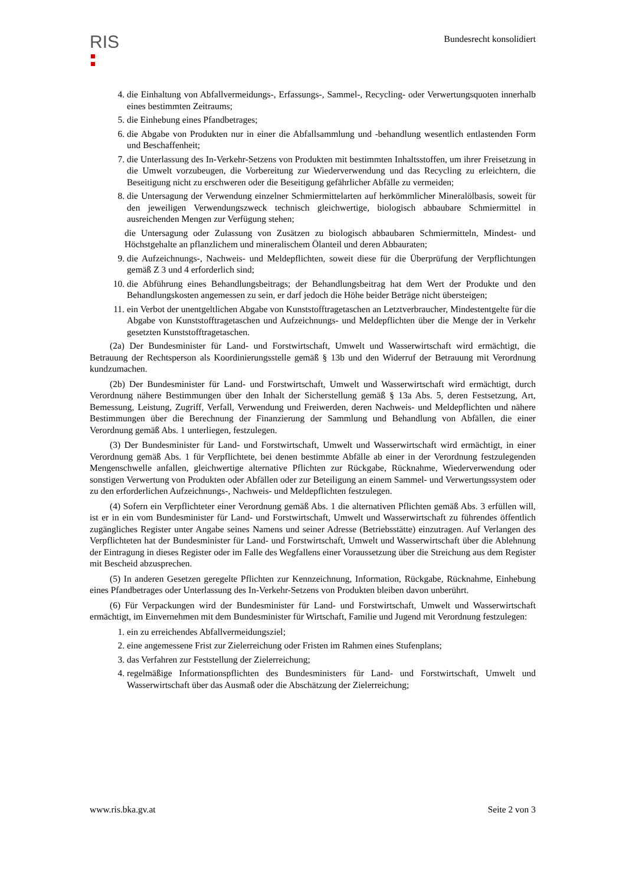RIS
Bundesrecht konsolidiert
4. die Einhaltung von Abfallvermeidungs-, Erfassungs-, Sammel-, Recycling- oder Verwertungsquoten innerhalb eines bestimmten Zeitraums;
5. die Einhebung eines Pfandbetrages;
6. die Abgabe von Produkten nur in einer die Abfallsammlung und -behandlung wesentlich entlastenden Form und Beschaffenheit;
7. die Unterlassung des In-Verkehr-Setzens von Produkten mit bestimmten Inhaltsstoffen, um ihrer Freisetzung in die Umwelt vorzubeugen, die Vorbereitung zur Wiederverwendung und das Recycling zu erleichtern, die Beseitigung nicht zu erschweren oder die Beseitigung gefährlicher Abfälle zu vermeiden;
8. die Untersagung der Verwendung einzelner Schmiermittelarten auf herkömmlicher Mineralölbasis, soweit für den jeweiligen Verwendungszweck technisch gleichwertige, biologisch abbaubare Schmiermittel in ausreichenden Mengen zur Verfügung stehen;
die Untersagung oder Zulassung von Zusätzen zu biologisch abbaubaren Schmiermitteln, Mindest- und Höchstgehalte an pflanzlichem und mineralischem Ölanteil und deren Abbauraten;
9. die Aufzeichnungs-, Nachweis- und Meldepflichten, soweit diese für die Überprüfung der Verpflichtungen gemäß Z 3 und 4 erforderlich sind;
10. die Abführung eines Behandlungsbeitrags; der Behandlungsbeitrag hat dem Wert der Produkte und den Behandlungskosten angemessen zu sein, er darf jedoch die Höhe beider Beträge nicht übersteigen;
11. ein Verbot der unentgeltlichen Abgabe von Kunststofftragetaschen an Letztverbraucher, Mindestentgelte für die Abgabe von Kunststofftragetaschen und Aufzeichnungs- und Meldepflichten über die Menge der in Verkehr gesetzten Kunststofftragetaschen.
(2a) Der Bundesminister für Land- und Forstwirtschaft, Umwelt und Wasserwirtschaft wird ermächtigt, die Betrauung der Rechtsperson als Koordinierungsstelle gemäß § 13b und den Widerruf der Betrauung mit Verordnung kundzumachen.
(2b) Der Bundesminister für Land- und Forstwirtschaft, Umwelt und Wasserwirtschaft wird ermächtigt, durch Verordnung nähere Bestimmungen über den Inhalt der Sicherstellung gemäß § 13a Abs. 5, deren Festsetzung, Art, Bemessung, Leistung, Zugriff, Verfall, Verwendung und Freiwerden, deren Nachweis- und Meldepflichten und nähere Bestimmungen über die Berechnung der Finanzierung der Sammlung und Behandlung von Abfällen, die einer Verordnung gemäß Abs. 1 unterliegen, festzulegen.
(3) Der Bundesminister für Land- und Forstwirtschaft, Umwelt und Wasserwirtschaft wird ermächtigt, in einer Verordnung gemäß Abs. 1 für Verpflichtete, bei denen bestimmte Abfälle ab einer in der Verordnung festzulegenden Mengenschwelle anfallen, gleichwertige alternative Pflichten zur Rückgabe, Rücknahme, Wiederverwendung oder sonstigen Verwertung von Produkten oder Abfällen oder zur Beteiligung an einem Sammel- und Verwertungssystem oder zu den erforderlichen Aufzeichnungs-, Nachweis- und Meldepflichten festzulegen.
(4) Sofern ein Verpflichteter einer Verordnung gemäß Abs. 1 die alternativen Pflichten gemäß Abs. 3 erfüllen will, ist er in ein vom Bundesminister für Land- und Forstwirtschaft, Umwelt und Wasserwirtschaft zu führendes öffentlich zugängliches Register unter Angabe seines Namens und seiner Adresse (Betriebsstätte) einzutragen. Auf Verlangen des Verpflichteten hat der Bundesminister für Land- und Forstwirtschaft, Umwelt und Wasserwirtschaft über die Ablehnung der Eintragung in dieses Register oder im Falle des Wegfallens einer Voraussetzung über die Streichung aus dem Register mit Bescheid abzusprechen.
(5) In anderen Gesetzen geregelte Pflichten zur Kennzeichnung, Information, Rückgabe, Rücknahme, Einhebung eines Pfandbetrages oder Unterlassung des In-Verkehr-Setzens von Produkten bleiben davon unberührt.
(6) Für Verpackungen wird der Bundesminister für Land- und Forstwirtschaft, Umwelt und Wasserwirtschaft ermächtigt, im Einvernehmen mit dem Bundesminister für Wirtschaft, Familie und Jugend mit Verordnung festzulegen:
1. ein zu erreichendes Abfallvermeidungsziel;
2. eine angemessene Frist zur Zielerreichung oder Fristen im Rahmen eines Stufenplans;
3. das Verfahren zur Feststellung der Zielerreichung;
4. regelmäßige Informationspflichten des Bundesministers für Land- und Forstwirtschaft, Umwelt und Wasserwirtschaft über das Ausmaß oder die Abschätzung der Zielerreichung;
www.ris.bka.gv.at Seite 2 von 3